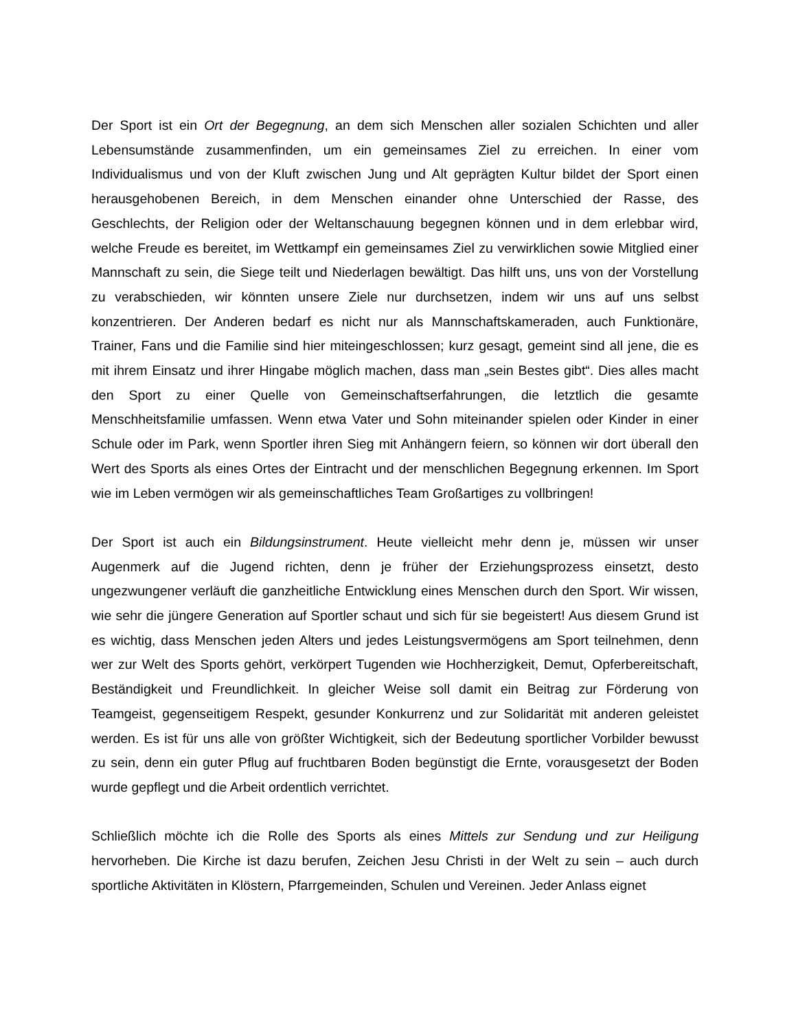Der Sport ist ein Ort der Begegnung, an dem sich Menschen aller sozialen Schichten und aller Lebensumstände zusammenfinden, um ein gemeinsames Ziel zu erreichen. In einer vom Individualismus und von der Kluft zwischen Jung und Alt geprägten Kultur bildet der Sport einen herausgehobenen Bereich, in dem Menschen einander ohne Unterschied der Rasse, des Geschlechts, der Religion oder der Weltanschauung begegnen können und in dem erlebbar wird, welche Freude es bereitet, im Wettkampf ein gemeinsames Ziel zu verwirklichen sowie Mitglied einer Mannschaft zu sein, die Siege teilt und Niederlagen bewältigt. Das hilft uns, uns von der Vorstellung zu verabschieden, wir könnten unsere Ziele nur durchsetzen, indem wir uns auf uns selbst konzentrieren. Der Anderen bedarf es nicht nur als Mannschaftskameraden, auch Funktionäre, Trainer, Fans und die Familie sind hier miteingeschlossen; kurz gesagt, gemeint sind all jene, die es mit ihrem Einsatz und ihrer Hingabe möglich machen, dass man „sein Bestes gibt“. Dies alles macht den Sport zu einer Quelle von Gemeinschaftserfahrungen, die letztlich die gesamte Menschheitsfamilie umfassen. Wenn etwa Vater und Sohn miteinander spielen oder Kinder in einer Schule oder im Park, wenn Sportler ihren Sieg mit Anhängern feiern, so können wir dort überall den Wert des Sports als eines Ortes der Eintracht und der menschlichen Begegnung erkennen. Im Sport wie im Leben vermögen wir als gemeinschaftliches Team Großartiges zu vollbringen!
Der Sport ist auch ein Bildungsinstrument. Heute vielleicht mehr denn je, müssen wir unser Augenmerk auf die Jugend richten, denn je früher der Erziehungsprozess einsetzt, desto ungezwungener verläuft die ganzheitliche Entwicklung eines Menschen durch den Sport. Wir wissen, wie sehr die jüngere Generation auf Sportler schaut und sich für sie begeistert! Aus diesem Grund ist es wichtig, dass Menschen jeden Alters und jedes Leistungsvermögens am Sport teilnehmen, denn wer zur Welt des Sports gehört, verkörpert Tugenden wie Hochherzigkeit, Demut, Opferbereitschaft, Beständigkeit und Freundlichkeit. In gleicher Weise soll damit ein Beitrag zur Förderung von Teamgeist, gegenseitigem Respekt, gesunder Konkurrenz und zur Solidarität mit anderen geleistet werden. Es ist für uns alle von größter Wichtigkeit, sich der Bedeutung sportlicher Vorbilder bewusst zu sein, denn ein guter Pflug auf fruchtbaren Boden begünstigt die Ernte, vorausgesetzt der Boden wurde gepflegt und die Arbeit ordentlich verrichtet.
Schließlich möchte ich die Rolle des Sports als eines Mittels zur Sendung und zur Heiligung hervorheben. Die Kirche ist dazu berufen, Zeichen Jesu Christi in der Welt zu sein – auch durch sportliche Aktivitäten in Klöstern, Pfarrgemeinden, Schulen und Vereinen. Jeder Anlass eignet